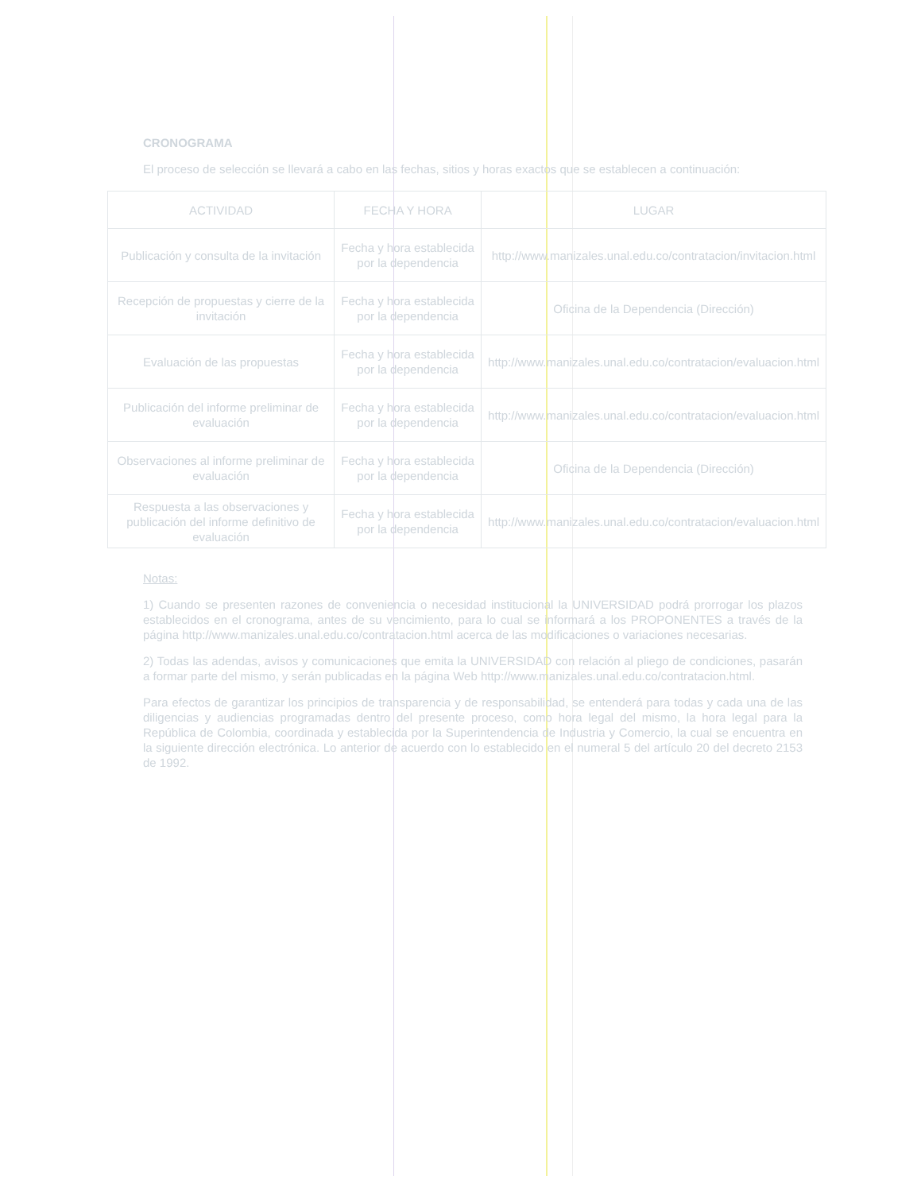CRONOGRAMA
El proceso de selección se llevará a cabo en las fechas, sitios y horas exactos que se establecen a continuación:
| ACTIVIDAD | FECHA Y HORA | LUGAR |
| --- | --- | --- |
| Publicación y consulta de la invitación | Fecha y hora establecida por la dependencia | http://www.manizales.unal.edu.co/contratacion/invitacion.html |
| Recepción de propuestas y cierre de la invitación | Fecha y hora establecida por la dependencia | Oficina de la Dependencia (Dirección) |
| Evaluación de las propuestas | Fecha y hora establecida por la dependencia | http://www.manizales.unal.edu.co/contratacion/evaluacion.html |
| Publicación del informe preliminar de evaluación | Fecha y hora establecida por la dependencia | http://www.manizales.unal.edu.co/contratacion/evaluacion.html |
| Observaciones al informe preliminar de evaluación | Fecha y hora establecida por la dependencia | Oficina de la Dependencia (Dirección) |
| Respuesta a las observaciones y publicación del informe definitivo de evaluación | Fecha y hora establecida por la dependencia | http://www.manizales.unal.edu.co/contratacion/evaluacion.html |
Notas:
1) Cuando se presenten razones de conveniencia o necesidad institucional la UNIVERSIDAD podrá prorrogar los plazos establecidos en el cronograma, antes de su vencimiento, para lo cual se informará a los PROPONENTES a través de la página http://www.manizales.unal.edu.co/contratacion.html acerca de las modificaciones o variaciones necesarias.
2) Todas las adendas, avisos y comunicaciones que emita la UNIVERSIDAD con relación al pliego de condiciones, pasarán a formar parte del mismo, y serán publicadas en la página Web http://www.manizales.unal.edu.co/contratacion.html.
Para efectos de garantizar los principios de transparencia y de responsabilidad, se entenderá para todas y cada una de las diligencias y audiencias programadas dentro del presente proceso, como hora legal del mismo, la hora legal para la República de Colombia, coordinada y establecida por la Superintendencia de Industria y Comercio, la cual se encuentra en la siguiente dirección electrónica. Lo anterior de acuerdo con lo establecido en el numeral 5 del artículo 20 del decreto 2153 de 1992.